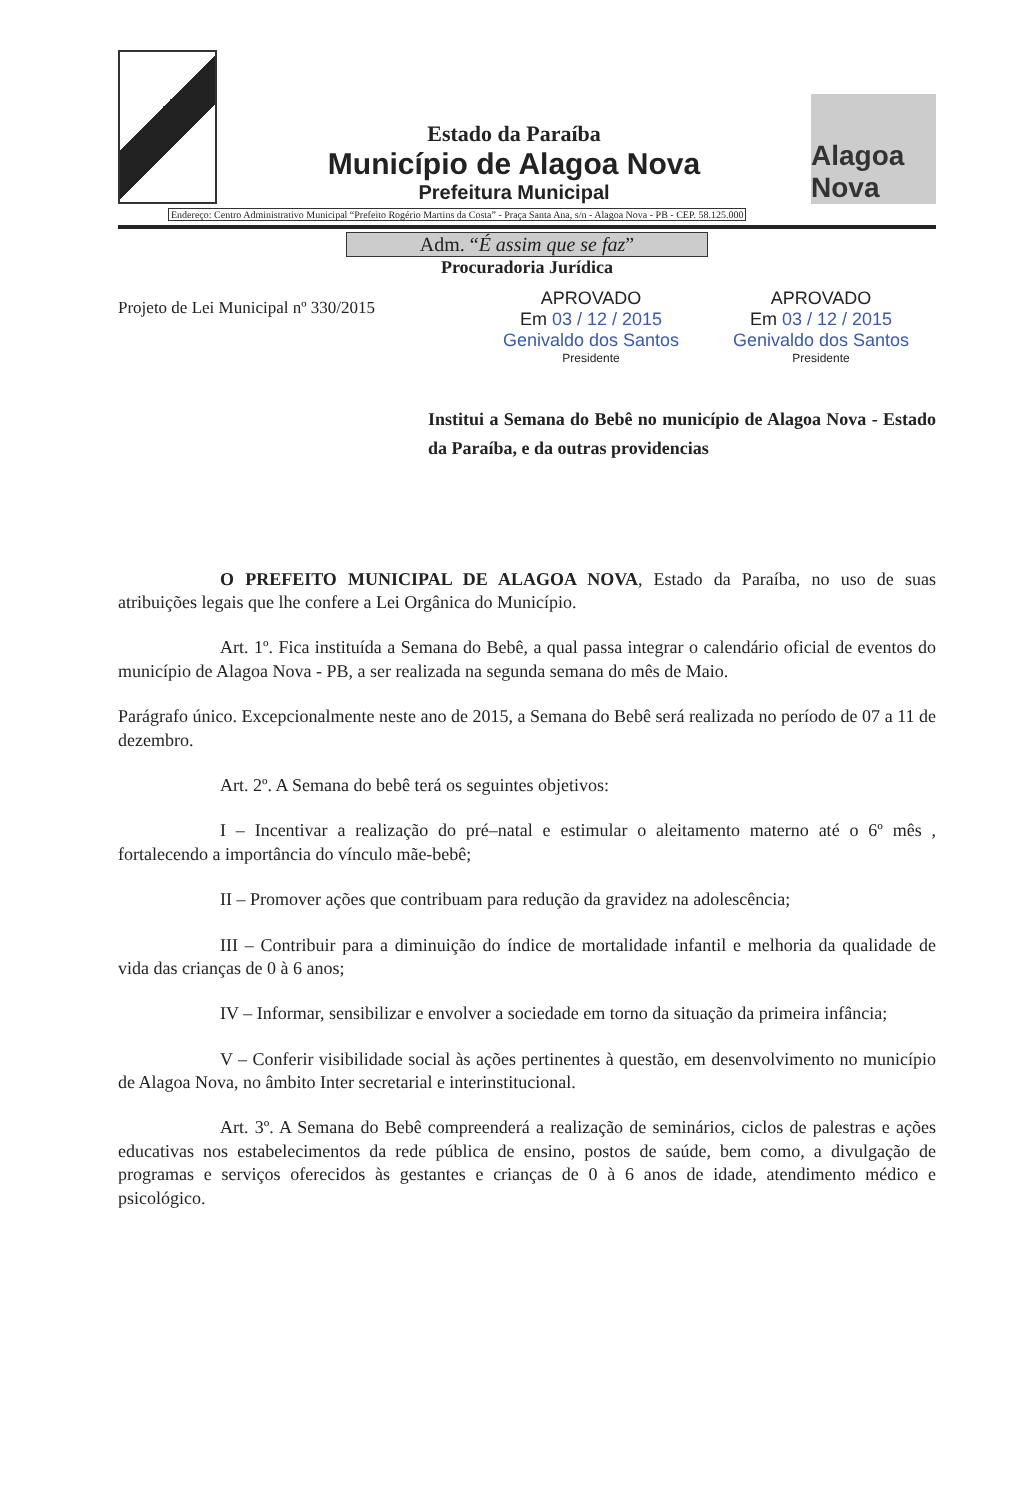Estado da Paraíba
Município de Alagoa Nova
Prefeitura Municipal
Alagoa Nova
Endereço: Centro Administrativo Municipal “Prefeito Rogério Martins da Costa” - Praça Santa Ana, s/n - Alagoa Nova - PB - CEP. 58.125.000
Adm. “É assim que se faz”
Procuradoria Jurídica
Projeto de Lei Municipal nº 330/2015
APROVADO
Em 03 / 12 / 2015
Genivaldo dos Santos
Presidente
APROVADO
Em 03 / 12 / 2015
Genivaldo dos Santos
Presidente
Institui a Semana do Bebê no município de Alagoa Nova - Estado da Paraíba, e da outras providencias
O PREFEITO MUNICIPAL DE ALAGOA NOVA, Estado da Paraíba, no uso de suas atribuições legais que lhe confere a Lei Orgânica do Município.
Art. 1º. Fica instituída a Semana do Bebê, a qual passa integrar o calendário oficial de eventos do município de Alagoa Nova - PB, a ser realizada na segunda semana do mês de Maio.
Parágrafo único. Excepcionalmente neste ano de 2015, a Semana do Bebê será realizada no período de 07 a 11 de dezembro.
Art. 2º. A Semana do bebê terá os seguintes objetivos:
I – Incentivar a realização do pré–natal e estimular o aleitamento materno até o 6º mês , fortalecendo a importância do vínculo mãe-bebê;
II – Promover ações que contribuam para redução da gravidez na adolescência;
III – Contribuir para a diminuição do índice de mortalidade infantil e melhoria da qualidade de vida das crianças de 0 à 6 anos;
IV – Informar, sensibilizar e envolver a sociedade em torno da situação da primeira infância;
V – Conferir visibilidade social às ações pertinentes à questão, em desenvolvimento no município de Alagoa Nova, no âmbito Inter secretarial e interinstitucional.
Art. 3º. A Semana do Bebê compreenderá a realização de seminários, ciclos de palestras e ações educativas nos estabelecimentos da rede pública de ensino, postos de saúde, bem como, a divulgação de programas e serviços oferecidos às gestantes e crianças de 0 à 6 anos de idade, atendimento médico e psicológico.